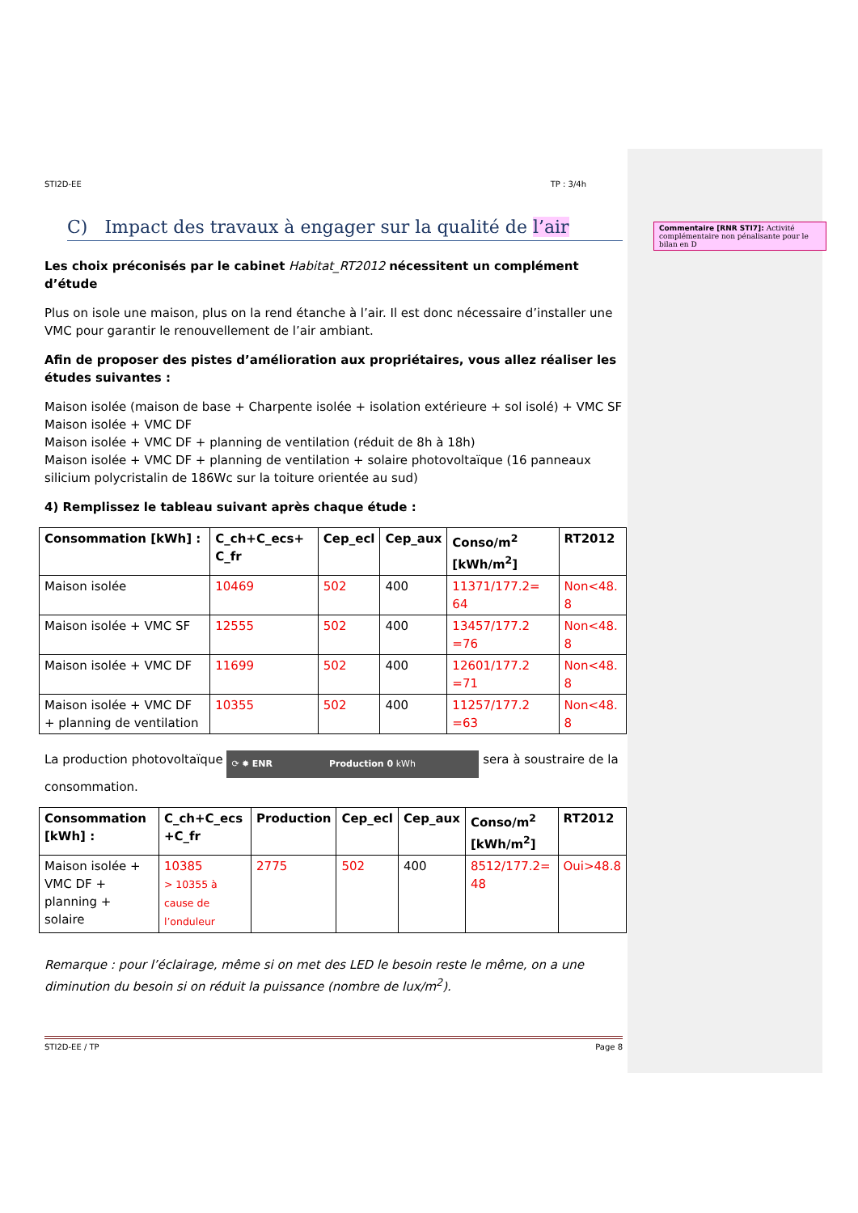Commentaire [RNR STI7]: Activité complémentaire non pénalisante pour le bilan en D
STI2D-EE TP : 3/4h
C) Impact des travaux à engager sur la qualité de l’air
Les choix préconisés par le cabinet Habitat_RT2012 nécessitent un complément d’étude
Plus on isole une maison, plus on la rend étanche à l’air. Il est donc nécessaire d’installer une VMC pour garantir le renouvellement de l’air ambiant.
Afin de proposer des pistes d’amélioration aux propriétaires, vous allez réaliser les études suivantes :
Maison isolée (maison de base + Charpente isolée + isolation extérieure + sol isolé) + VMC SF
Maison isolée + VMC DF
Maison isolée + VMC DF + planning de ventilation (réduit de 8h à 18h)
Maison isolée + VMC DF + planning de ventilation + solaire photovoltaïque (16 panneaux silicium polycristalin de 186Wc sur la toiture orientée au sud)
4) Remplissez le tableau suivant après chaque étude :
| Consommation [kWh] : | C_ch+C_ecs+ C_fr | Cep_ecl | Cep_aux | Conso/m<sup>2</sup> [kWh/m<sup>2</sup>] | RT2012 |
| --- | --- | --- | --- | --- | --- |
| Maison isolée | 10469 | 502 | 400 | 11371/177.2= 64 | Non<48. 8 |
| Maison isolée + VMC SF | 12555 | 502 | 400 | 13457/177.2 =76 | Non<48. 8 |
| Maison isolée + VMC DF | 11699 | 502 | 400 | 12601/177.2 =71 | Non<48. 8 |
| Maison isolée + VMC DF + planning de ventilation | 10355 | 502 | 400 | 11257/177.2 =63 | Non<48. 8 |
La production photovoltaïque ⟳ ✹ ENR Production 0 kWh sera à soustraire de la consommation.
| Consommation [kWh] : | C_ch+C_ecs +C_fr | Production | Cep_ecl | Cep_aux | Conso/m<sup>2</sup> [kWh/m<sup>2</sup>] | RT2012 |
| --- | --- | --- | --- | --- | --- | --- |
| Maison isolée + VMC DF + planning + solaire | 10385 > 10355 à cause de l’onduleur | 2775 | 502 | 400 | 8512/177.2= 48 | Oui>48.8 |
Remarque : pour l’éclairage, même si on met des LED le besoin reste le même, on a une diminution du besoin si on réduit la puissance (nombre de lux/m<sup>2</sup>).
STI2D-EE / TP Page 8